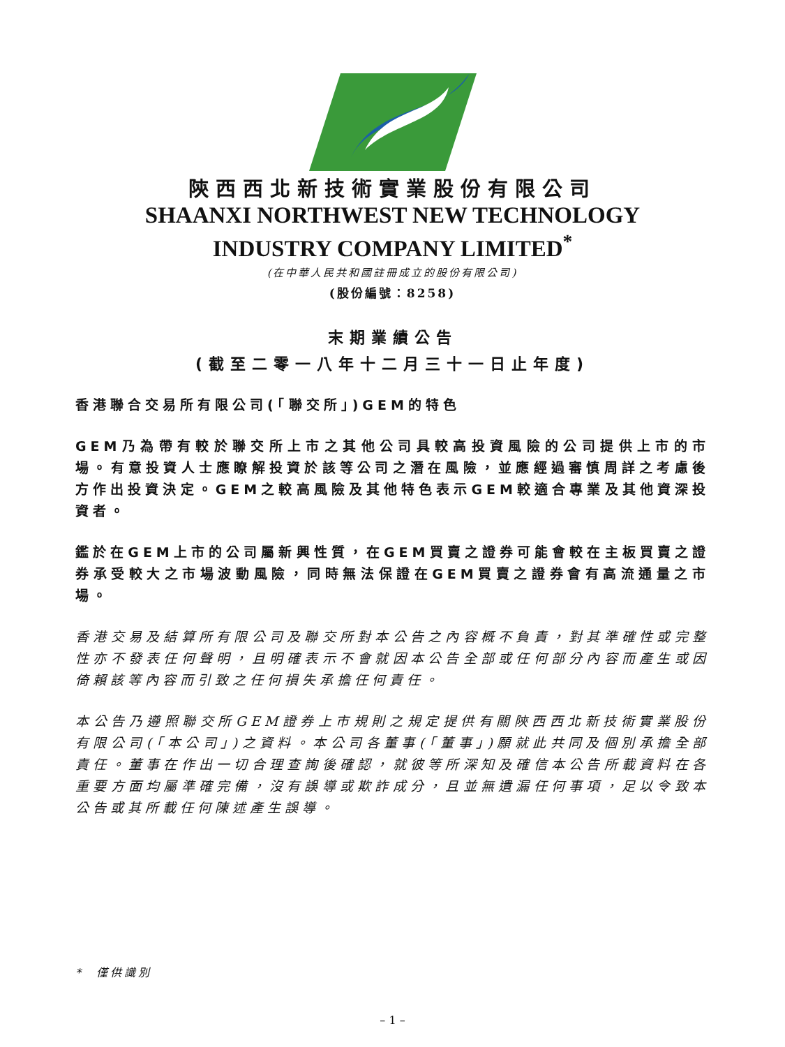陝西西北新技術實業股份有限公司
SHAANXI NORTHWEST NEW TECHNOLOGY
INDUSTRY COMPANY LIMITED<sup>*</sup>
(在中華人民共和國註冊成立的股份有限公司)
(股份編號：8258)
末期業績公告
(截至二零一八年十二月三十一日止年度)
香港聯合交易所有限公司(「聯交所」)GEM的特色
GEM乃為帶有較於聯交所上市之其他公司具較高投資風險的公司提供上市的市場。有意投資人士應瞭解投資於該等公司之潛在風險，並應經過審慎周詳之考慮後方作出投資決定。GEM之較高風險及其他特色表示GEM較適合專業及其他資深投資者。
鑑於在GEM上市的公司屬新興性質，在GEM買賣之證券可能會較在主板買賣之證券承受較大之市場波動風險，同時無法保證在GEM買賣之證券會有高流通量之市場。
香港交易及結算所有限公司及聯交所對本公告之內容概不負責，對其準確性或完整性亦不發表任何聲明，且明確表示不會就因本公告全部或任何部分內容而產生或因倚賴該等內容而引致之任何損失承擔任何責任。
本公告乃遵照聯交所GEM證券上市規則之規定提供有關陝西西北新技術實業股份有限公司(「本公司」)之資料。本公司各董事(「董事」)願就此共同及個別承擔全部責任。董事在作出一切合理查詢後確認，就彼等所深知及確信本公告所載資料在各重要方面均屬準確完備，沒有誤導或欺詐成分，且並無遺漏任何事項，足以令致本公告或其所載任何陳述產生誤導。
* 僅供識別
– 1 –